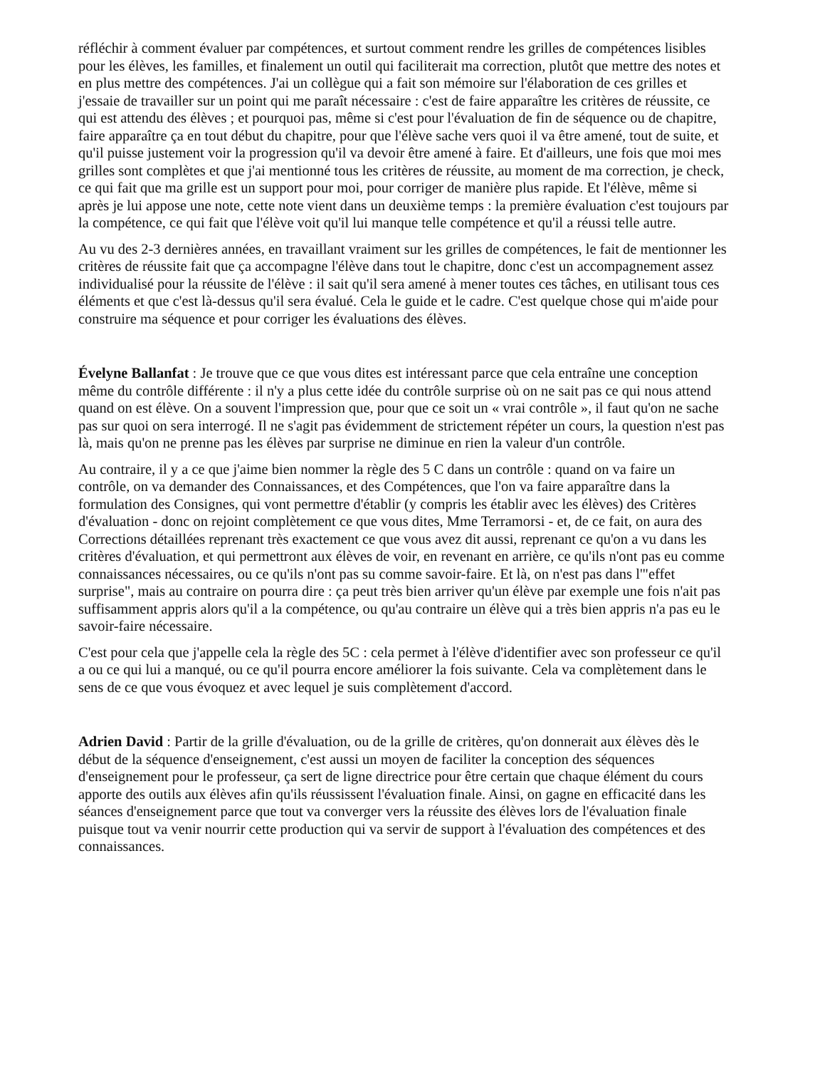réfléchir à comment évaluer par compétences, et surtout comment rendre les grilles de compétences lisibles pour les élèves, les familles, et finalement un outil qui faciliterait ma correction, plutôt que mettre des notes et en plus mettre des compétences. J'ai un collègue qui a fait son mémoire sur l'élaboration de ces grilles et j'essaie de travailler sur un point qui me paraît nécessaire : c'est de faire apparaître les critères de réussite, ce qui est attendu des élèves ; et pourquoi pas, même si c'est pour l'évaluation de fin de séquence ou de chapitre, faire apparaître ça en tout début du chapitre, pour que l'élève sache vers quoi il va être amené, tout de suite, et qu'il puisse justement voir la progression qu'il va devoir être amené à faire. Et d'ailleurs, une fois que moi mes grilles sont complètes et que j'ai mentionné tous les critères de réussite, au moment de ma correction, je check, ce qui fait que ma grille est un support pour moi, pour corriger de manière plus rapide. Et l'élève, même si après je lui appose une note, cette note vient dans un deuxième temps : la première évaluation c'est toujours par la compétence, ce qui fait que l'élève voit qu'il lui manque telle compétence et qu'il a réussi telle autre.
Au vu des 2-3 dernières années, en travaillant vraiment sur les grilles de compétences, le fait de mentionner les critères de réussite fait que ça accompagne l'élève dans tout le chapitre, donc c'est un accompagnement assez individualisé pour la réussite de l'élève : il sait qu'il sera amené à mener toutes ces tâches, en utilisant tous ces éléments et que c'est là-dessus qu'il sera évalué. Cela le guide et le cadre. C'est quelque chose qui m'aide pour construire ma séquence et pour corriger les évaluations des élèves.
Évelyne Ballanfat : Je trouve que ce que vous dites est intéressant parce que cela entraîne une conception même du contrôle différente : il n'y a plus cette idée du contrôle surprise où on ne sait pas ce qui nous attend quand on est élève. On a souvent l'impression que, pour que ce soit un « vrai contrôle », il faut qu'on ne sache pas sur quoi on sera interrogé. Il ne s'agit pas évidemment de strictement répéter un cours, la question n'est pas là, mais qu'on ne prenne pas les élèves par surprise ne diminue en rien la valeur d'un contrôle.
Au contraire, il y a ce que j'aime bien nommer la règle des 5 C dans un contrôle : quand on va faire un contrôle, on va demander des Connaissances, et des Compétences, que l'on va faire apparaître dans la formulation des Consignes, qui vont permettre d'établir (y compris les établir avec les élèves) des Critères d'évaluation - donc on rejoint complètement ce que vous dites, Mme Terramorsi - et, de ce fait, on aura des Corrections détaillées reprenant très exactement ce que vous avez dit aussi, reprenant ce qu'on a vu dans les critères d'évaluation, et qui permettront aux élèves de voir, en revenant en arrière, ce qu'ils n'ont pas eu comme connaissances nécessaires, ou ce qu'ils n'ont pas su comme savoir-faire. Et là, on n'est pas dans l'"effet surprise", mais au contraire on pourra dire : ça peut très bien arriver qu'un élève par exemple une fois n'ait pas suffisamment appris alors qu'il a la compétence, ou qu'au contraire un élève qui a très bien appris n'a pas eu le savoir-faire nécessaire.
C'est pour cela que j'appelle cela la règle des 5C : cela permet à l'élève d'identifier avec son professeur ce qu'il a ou ce qui lui a manqué, ou ce qu'il pourra encore améliorer la fois suivante. Cela va complètement dans le sens de ce que vous évoquez et avec lequel je suis complètement d'accord.
Adrien David : Partir de la grille d'évaluation, ou de la grille de critères, qu'on donnerait aux élèves dès le début de la séquence d'enseignement, c'est aussi un moyen de faciliter la conception des séquences d'enseignement pour le professeur, ça sert de ligne directrice pour être certain que chaque élément du cours apporte des outils aux élèves afin qu'ils réussissent l'évaluation finale. Ainsi, on gagne en efficacité dans les séances d'enseignement parce que tout va converger vers la réussite des élèves lors de l'évaluation finale puisque tout va venir nourrir cette production qui va servir de support à l'évaluation des compétences et des connaissances.